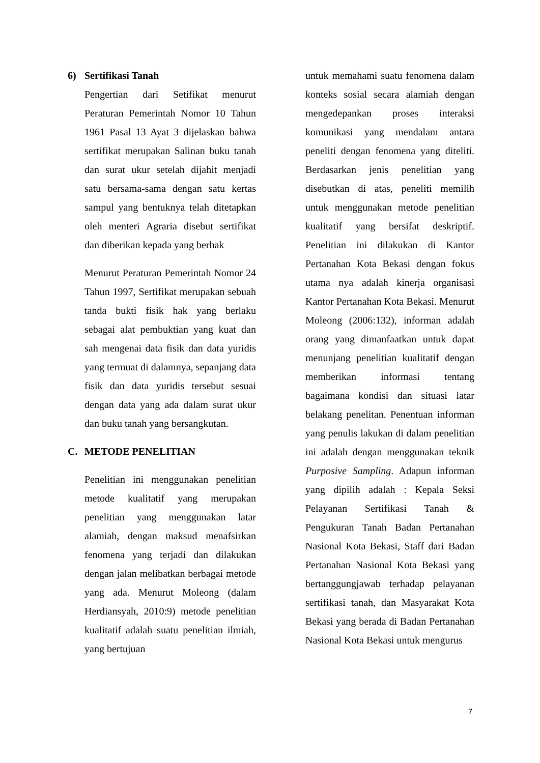6) Sertifikasi Tanah
Pengertian dari Setifikat menurut Peraturan Pemerintah Nomor 10 Tahun 1961 Pasal 13 Ayat 3 dijelaskan bahwa sertifikat merupakan Salinan buku tanah dan surat ukur setelah dijahit menjadi satu bersama-sama dengan satu kertas sampul yang bentuknya telah ditetapkan oleh menteri Agraria disebut sertifikat dan diberikan kepada yang berhak
Menurut Peraturan Pemerintah Nomor 24 Tahun 1997, Sertifikat merupakan sebuah tanda bukti fisik hak yang berlaku sebagai alat pembuktian yang kuat dan sah mengenai data fisik dan data yuridis yang termuat di dalamnya, sepanjang data fisik dan data yuridis tersebut sesuai dengan data yang ada dalam surat ukur dan buku tanah yang bersangkutan.
C. METODE PENELITIAN
Penelitian ini menggunakan penelitian metode kualitatif yang merupakan penelitian yang menggunakan latar alamiah, dengan maksud menafsirkan fenomena yang terjadi dan dilakukan dengan jalan melibatkan berbagai metode yang ada. Menurut Moleong (dalam Herdiansyah, 2010:9) metode penelitian kualitatif adalah suatu penelitian ilmiah, yang bertujuan
untuk memahami suatu fenomena dalam konteks sosial secara alamiah dengan mengedepankan proses interaksi komunikasi yang mendalam antara peneliti dengan fenomena yang diteliti. Berdasarkan jenis penelitian yang disebutkan di atas, peneliti memilih untuk menggunakan metode penelitian kualitatif yang bersifat deskriptif. Penelitian ini dilakukan di Kantor Pertanahan Kota Bekasi dengan fokus utama nya adalah kinerja organisasi Kantor Pertanahan Kota Bekasi. Menurut Moleong (2006:132), informan adalah orang yang dimanfaatkan untuk dapat menunjang penelitian kualitatif dengan memberikan informasi tentang bagaimana kondisi dan situasi latar belakang penelitan. Penentuan informan yang penulis lakukan di dalam penelitian ini adalah dengan menggunakan teknik Purposive Sampling. Adapun informan yang dipilih adalah : Kepala Seksi Pelayanan Sertifikasi Tanah & Pengukuran Tanah Badan Pertanahan Nasional Kota Bekasi, Staff dari Badan Pertanahan Nasional Kota Bekasi yang bertanggungjawab terhadap pelayanan sertifikasi tanah, dan Masyarakat Kota Bekasi yang berada di Badan Pertanahan Nasional Kota Bekasi untuk mengurus
7